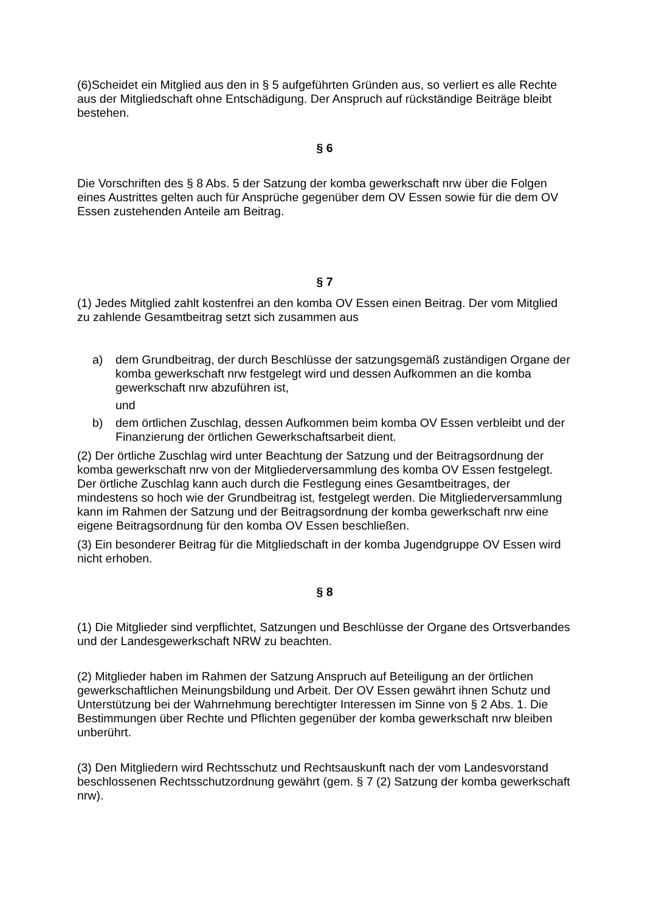(6)Scheidet ein Mitglied aus den in § 5 aufgeführten Gründen aus, so verliert es alle Rechte aus der Mitgliedschaft ohne Entschädigung. Der Anspruch auf rückständige Beiträge bleibt bestehen.
§ 6
Die Vorschriften des § 8 Abs. 5 der Satzung der komba gewerkschaft nrw über die Folgen eines Austrittes gelten auch für Ansprüche gegenüber dem OV Essen sowie für die dem OV Essen zustehenden Anteile am Beitrag.
§ 7
(1) Jedes Mitglied zahlt kostenfrei an den komba OV Essen einen Beitrag. Der vom Mitglied zu zahlende Gesamtbeitrag setzt sich zusammen aus
a) dem Grundbeitrag, der durch Beschlüsse der satzungsgemäß zuständigen Organe der komba gewerkschaft nrw festgelegt wird und dessen Aufkommen an die komba gewerkschaft nrw abzuführen ist,
und
b) dem örtlichen Zuschlag, dessen Aufkommen beim komba OV Essen verbleibt und der Finanzierung der örtlichen Gewerkschaftsarbeit dient.
(2) Der örtliche Zuschlag wird unter Beachtung der Satzung und der Beitragsordnung der komba gewerkschaft nrw von der Mitgliederversammlung des komba OV Essen festgelegt. Der örtliche Zuschlag kann auch durch die Festlegung eines Gesamtbeitrages, der mindestens so hoch wie der Grundbeitrag ist, festgelegt werden. Die Mitgliederversammlung kann im Rahmen der Satzung und der Beitragsordnung der komba gewerkschaft nrw eine eigene Beitragsordnung für den komba OV Essen beschließen.
(3) Ein besonderer Beitrag für die Mitgliedschaft in der komba Jugendgruppe OV Essen wird nicht erhoben.
§ 8
(1) Die Mitglieder sind verpflichtet, Satzungen und Beschlüsse der Organe des Ortsverbandes und der Landesgewerkschaft NRW zu beachten.
(2) Mitglieder haben im Rahmen der Satzung Anspruch auf Beteiligung an der örtlichen gewerkschaftlichen Meinungsbildung und Arbeit. Der OV Essen gewährt ihnen Schutz und Unterstützung bei der Wahrnehmung berechtigter Interessen im Sinne von § 2 Abs. 1. Die Bestimmungen über Rechte und Pflichten gegenüber der komba gewerkschaft nrw bleiben unberührt.
(3) Den Mitgliedern wird Rechtsschutz und Rechtsauskunft nach der vom Landesvorstand beschlossenen Rechtsschutzordnung gewährt (gem. § 7 (2) Satzung der komba gewerkschaft nrw).